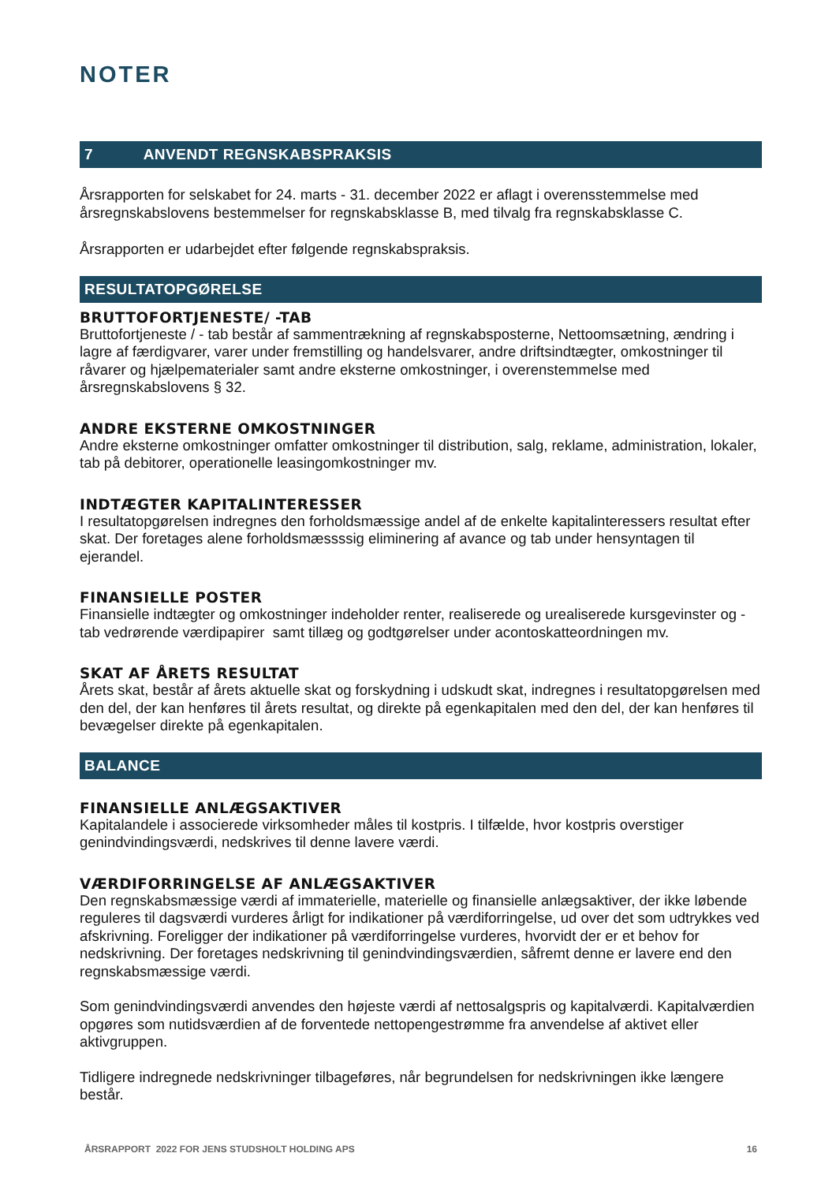NOTER
7 ANVENDT REGNSKABSPRAKSIS
Årsrapporten for selskabet for 24. marts - 31. december 2022 er aflagt i overensstemmelse med årsregnskabslovens bestemmelser for regnskabsklasse B, med tilvalg fra regnskabsklasse C.
Årsrapporten er udarbejdet efter følgende regnskabspraksis.
RESULTATOPGØRELSE
BRUTTOFORTJENESTE/ -TAB
Bruttofortjeneste / - tab består af sammentrækning af regnskabsposterne, Nettoomsætning, ændring i lagre af færdigvarer, varer under fremstilling og handelsvarer, andre driftsindtægter, omkostninger til råvarer og hjælpematerialer samt andre eksterne omkostninger, i overenstemmelse med årsregnskabslovens § 32.
ANDRE EKSTERNE OMKOSTNINGER
Andre eksterne omkostninger omfatter omkostninger til distribution, salg, reklame, administration, lokaler, tab på debitorer, operationelle leasingomkostninger mv.
INDTÆGTER KAPITALINTERESSER
I resultatopgørelsen indregnes den forholdsmæssige andel af de enkelte kapitalinteressers resultat efter skat. Der foretages alene forholdsmæssssig eliminering af avance og tab under hensyntagen til ejerandel.
FINANSIELLE POSTER
Finansielle indtægter og omkostninger indeholder renter, realiserede og urealiserede kursgevinster og -tab vedrørende værdipapirer samt tillæg og godtgørelser under acontoskatteordningen mv.
SKAT AF ÅRETS RESULTAT
Årets skat, består af årets aktuelle skat og forskydning i udskudt skat, indregnes i resultatopgørelsen med den del, der kan henføres til årets resultat, og direkte på egenkapitalen med den del, der kan henføres til bevægelser direkte på egenkapitalen.
BALANCE
FINANSIELLE ANLÆGSAKTIVER
Kapitalandele i associerede virksomheder måles til kostpris. I tilfælde, hvor kostpris overstiger genindvindingsværdi, nedskrives til denne lavere værdi.
VÆRDIFORRINGELSE AF ANLÆGSAKTIVER
Den regnskabsmæssige værdi af immaterielle, materielle og finansielle anlægsaktiver, der ikke løbende reguleres til dagsværdi vurderes årligt for indikationer på værdiforringelse, ud over det som udtrykkes ved afskrivning. Foreligger der indikationer på værdiforringelse vurderes, hvorvidt der er et behov for nedskrivning. Der foretages nedskrivning til genindvindingsværdien, såfremt denne er lavere end den regnskabsmæssige værdi.
Som genindvindingsværdi anvendes den højeste værdi af nettosalgspris og kapitalværdi. Kapitalværdien opgøres som nutidsværdien af de forventede nettopengestrømme fra anvendelse af aktivet eller aktivgruppen.
Tidligere indregnede nedskrivninger tilbageføres, når begrundelsen for nedskrivningen ikke længere består.
ÅRSRAPPORT 2022 FOR JENS STUDSHOLT HOLDING APS 16